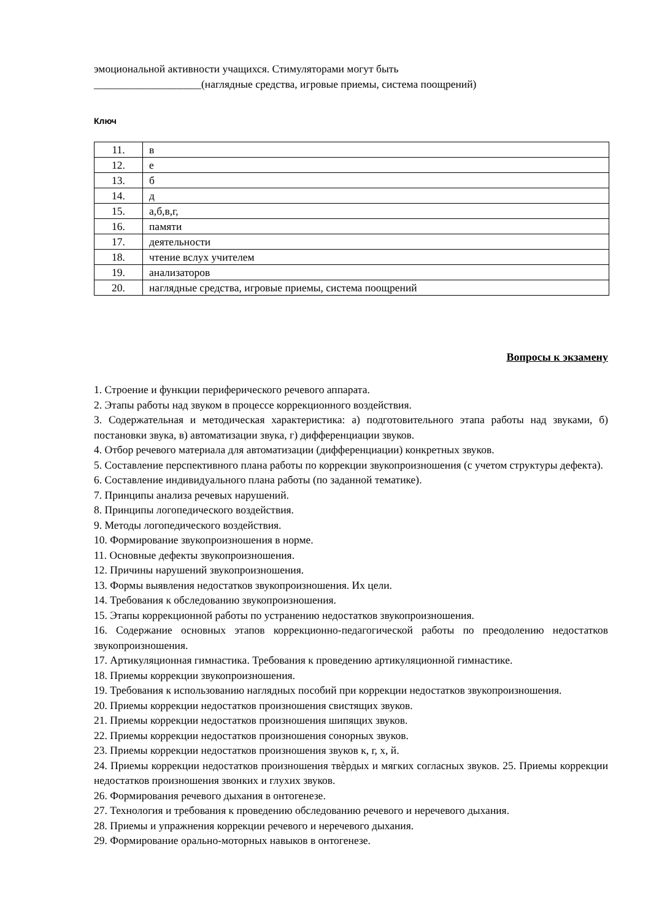эмоциональной активности учащихся. Стимуляторами могут быть
____________________(наглядные средства, игровые приемы, система поощрений)
Ключ
| 11. | в |
| 12. | е |
| 13. | б |
| 14. | д |
| 15. | а,б,в,г, |
| 16. | памяти |
| 17. | деятельности |
| 18. | чтение вслух учителем |
| 19. | анализаторов |
| 20. | наглядные средства, игровые приемы, система поощрений |
Вопросы к экзамену
1. Строение и функции периферического речевого аппарата.
2. Этапы работы над звуком в процессе коррекционного воздействия.
3. Содержательная и методическая характеристика: а) подготовительного этапа работы над звуками, б) постановки звука, в) автоматизации звука, г) дифференциации звуков.
4. Отбор речевого материала для автоматизации (дифференциации) конкретных звуков.
5. Составление перспективного плана работы по коррекции звукопроизношения (с учетом структуры дефекта).
6. Составление индивидуального плана работы (по заданной тематике).
7. Принципы анализа речевых нарушений.
8. Принципы логопедического воздействия.
9. Методы логопедического воздействия.
10. Формирование звукопроизношения в норме.
11. Основные дефекты звукопроизношения.
12. Причины нарушений звукопроизношения.
13. Формы выявления недостатков звукопроизношения. Их цели.
14. Требования к обследованию звукопроизношения.
15. Этапы коррекционной работы по устранению недостатков звукопроизношения.
16. Содержание основных этапов коррекционно-педагогической работы по преодолению недостатков звукопроизношения.
17. Артикуляционная гимнастика. Требования к проведению артикуляционной гимнастике.
18. Приемы коррекции звукопроизношения.
19. Требования к использованию наглядных пособий при коррекции недостатков звукопроизношения.
20. Приемы коррекции недостатков произношения свистящих звуков.
21. Приемы коррекции недостатков произношения шипящих звуков.
22. Приемы коррекции недостатков произношения сонорных звуков.
23. Приемы коррекции недостатков произношения звуков к, г, х, й.
24. Приемы коррекции недостатков произношения твѐрдых и мягких согласных звуков. 25. Приемы коррекции недостатков произношения звонких и глухих звуков.
26. Формирования речевого дыхания в онтогенезе.
27. Технология и требования к проведению обследованию речевого и неречевого дыхания.
28. Приемы и упражнения коррекции речевого и неречевого дыхания.
29. Формирование орально-моторных навыков в онтогенезе.